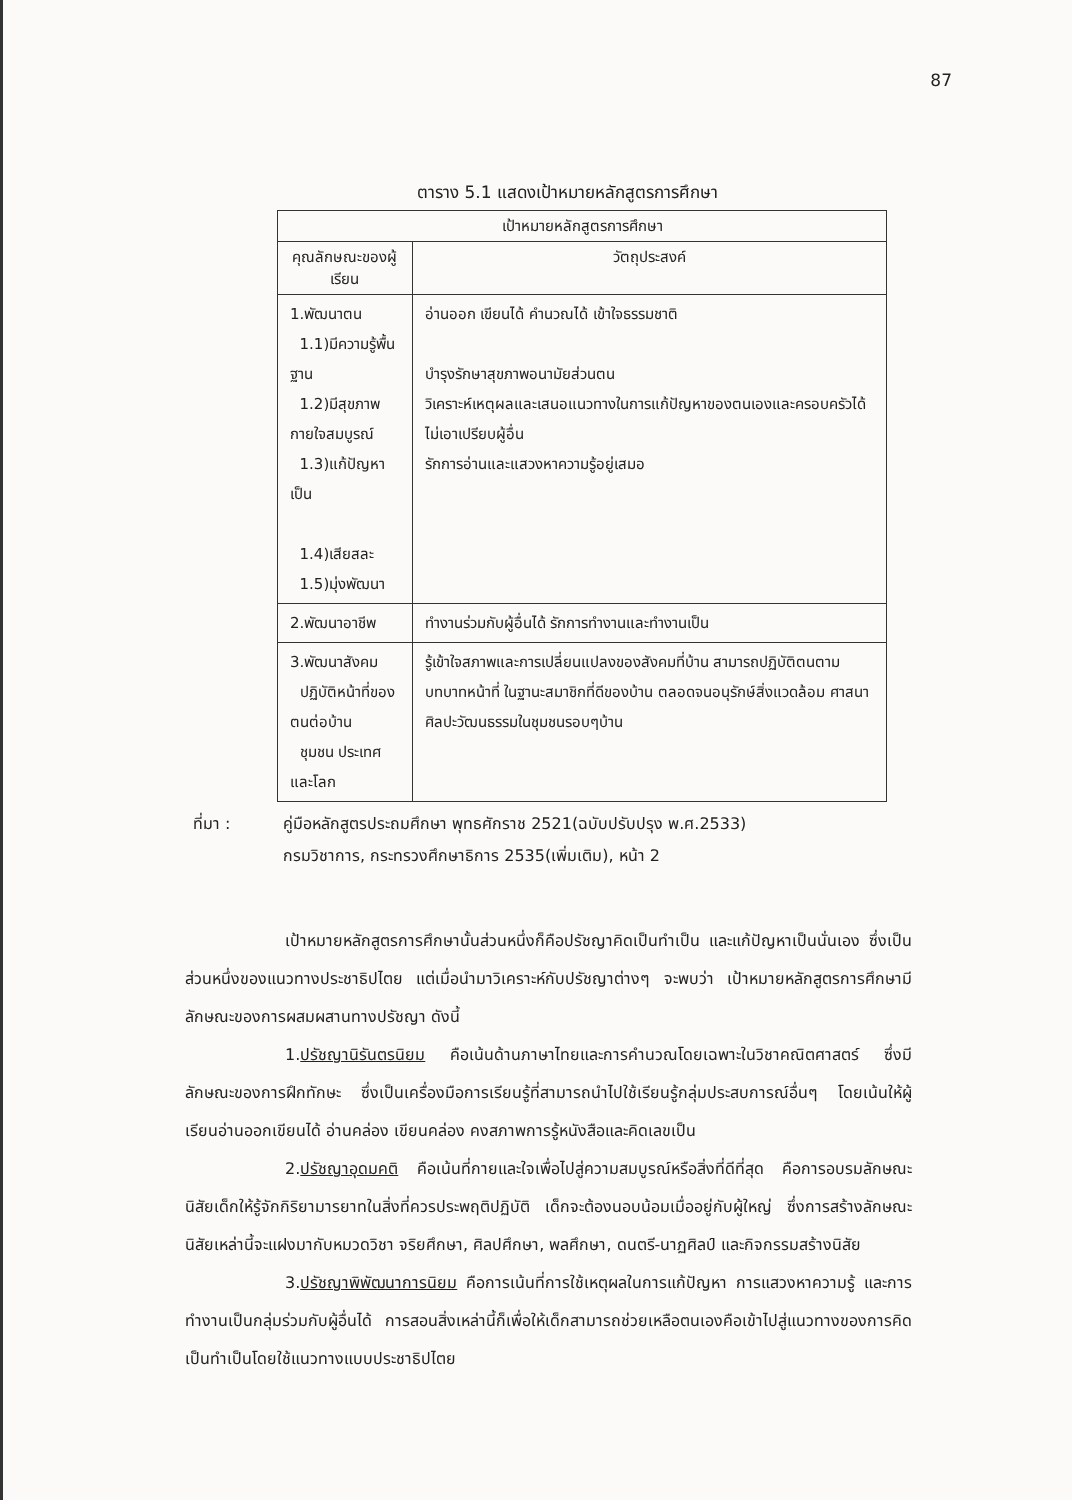87
ตาราง 5.1 แสดงเป้าหมายหลักสูตรการศึกษา
| เป้าหมายหลักสูตรการศึกษา | |
| --- | --- |
| คุณลักษณะของผู้เรียน | วัตถุประสงค์ |
| 1.พัฒนาตน 1.1)มีความรู้พื้นฐาน 1.2)มีสุขภาพกายใจสมบูรณ์ 1.3)แก้ปัญหาเป็น 1.4)เสียสละ 1.5)มุ่งพัฒนา | อ่านออก เขียนได้ คำนวณได้ เข้าใจธรรมชาติ บำรุงรักษาสุขภาพอนามัยส่วนตน วิเคราะห์เหตุผลและเสนอแนวทางในการแก้ปัญหาของตนเองและครอบครัวได้ ไม่เอาเปรียบผู้อื่น รักการอ่านและแสวงหาความรู้อยู่เสมอ |
| 2.พัฒนาอาชีพ | ทำงานร่วมกับผู้อื่นได้ รักการทำงานและทำงานเป็น |
| 3.พัฒนาสังคม ปฏิบัติหน้าที่ของตนต่อบ้าน ชุมชน ประเทศ และโลก | รู้เข้าใจสภาพและการเปลี่ยนแปลงของสังคมที่บ้าน สามารถปฏิบัติตนตามบทบาทหน้าที่ ในฐานะสมาชิกที่ดีของบ้าน ตลอดจนอนุรักษ์สิ่งแวดล้อม ศาสนา ศิลปะวัฒนธรรมในชุมชนรอบๆบ้าน |
ที่มา : คู่มือหลักสูตรประถมศึกษา พุทธศักราช 2521(ฉบับปรับปรุง พ.ศ.2533)
กรมวิชาการ, กระทรวงศึกษาธิการ 2535(เพิ่มเติม), หน้า 2
เป้าหมายหลักสูตรการศึกษานั้นส่วนหนึ่งก็คือปรัชญาคิดเป็นทำเป็น และแก้ปัญหาเป็นนั่นเอง ซึ่งเป็นส่วนหนึ่งของแนวทางประชาธิปไตย แต่เมื่อนำมาวิเคราะห์กับปรัชญาต่างๆ จะพบว่า เป้าหมายหลักสูตรการศึกษามีลักษณะของการผสมผสานทางปรัชญา ดังนี้
1.ปรัชญานิรันตรนิยม คือเน้นด้านภาษาไทยและการคำนวณโดยเฉพาะในวิชาคณิตศาสตร์ ซึ่งมีลักษณะของการฝึกทักษะ ซึ่งเป็นเครื่องมือการเรียนรู้ที่สามารถนำไปใช้เรียนรู้กลุ่มประสบการณ์อื่นๆ โดยเน้นให้ผู้เรียนอ่านออกเขียนได้ อ่านคล่อง เขียนคล่อง คงสภาพการรู้หนังสือและคิดเลขเป็น
2.ปรัชญาอุดมคติ คือเน้นที่กายและใจเพื่อไปสู่ความสมบูรณ์หรือสิ่งที่ดีที่สุด คือการอบรมลักษณะนิสัยเด็กให้รู้จักกิริยามารยาทในสิ่งที่ควรประพฤติปฏิบัติ เด็กจะต้องนอบน้อมเมื่ออยู่กับผู้ใหญ่ ซึ่งการสร้างลักษณะนิสัยเหล่านี้จะแฝงมากับหมวดวิชา จริยศึกษา, ศิลปศึกษา, พลศึกษา, ดนตรี-นาฏศิลป์ และกิจกรรมสร้างนิสัย
3.ปรัชญาพิพัฒนาการนิยม คือการเน้นที่การใช้เหตุผลในการแก้ปัญหา การแสวงหาความรู้ และการทำงานเป็นกลุ่มร่วมกับผู้อื่นได้ การสอนสิ่งเหล่านี้ก็เพื่อให้เด็กสามารถช่วยเหลือตนเองคือเข้าไปสู่แนวทางของการคิดเป็นทำเป็นโดยใช้แนวทางแบบประชาธิปไตย